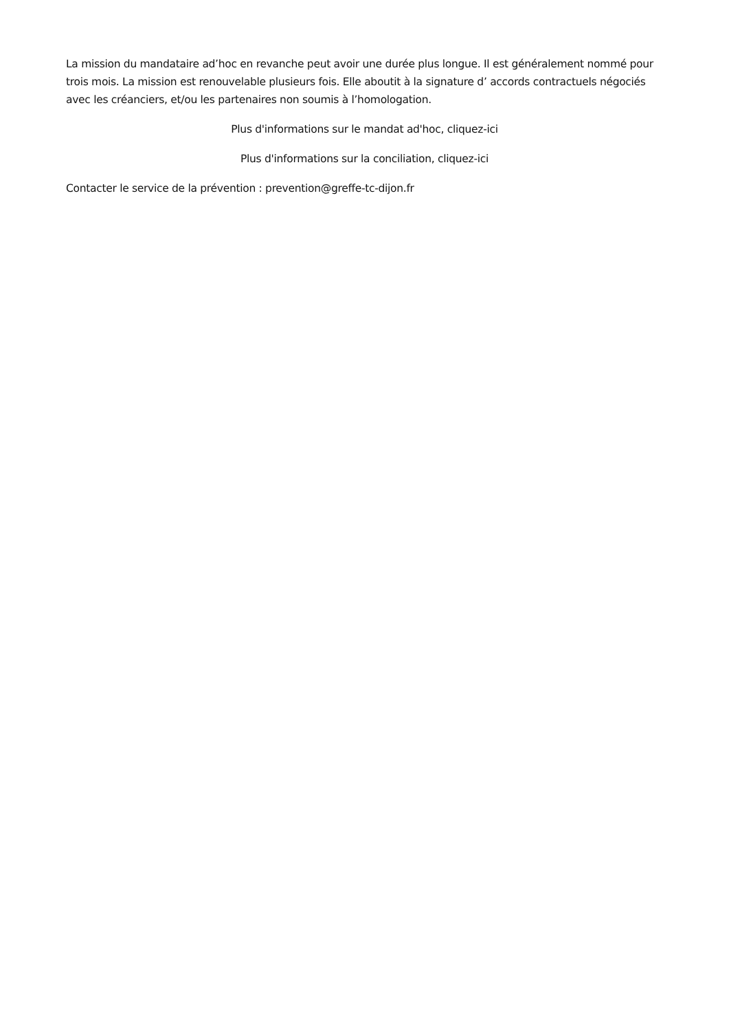La mission du mandataire ad’hoc en revanche peut avoir une durée plus longue. Il est généralement nommé pour trois mois. La mission est renouvelable plusieurs fois. Elle aboutit à la signature d’ accords contractuels négociés avec les créanciers, et/ou les partenaires non soumis à l’homologation.
Plus d'informations sur le mandat ad'hoc, cliquez-ici
Plus d'informations sur la conciliation, cliquez-ici
Contacter le service de la prévention : prevention@greffe-tc-dijon.fr